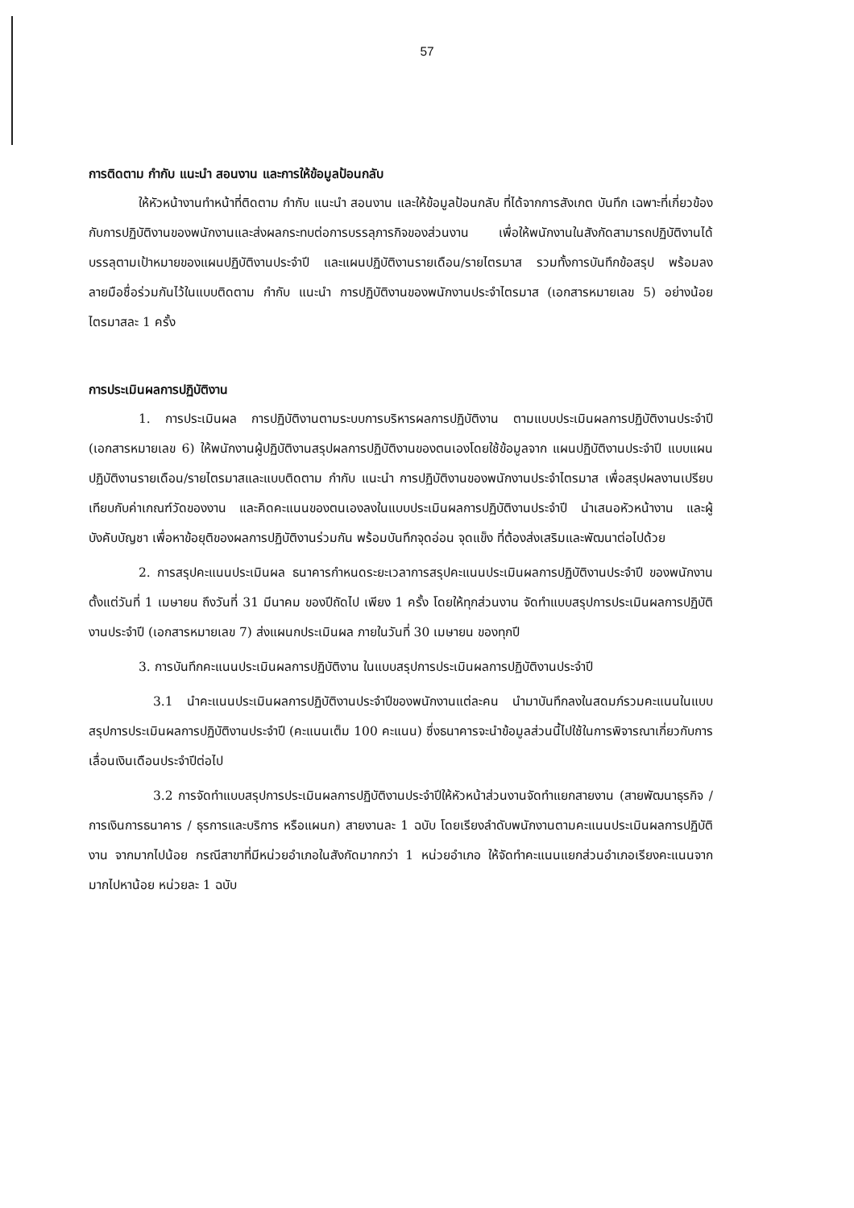57
การติดตาม กำกับ แนะนำ สอนงาน และการให้ข้อมูลป้อนกลับ
ให้หัวหน้างานทำหน้าที่ติดตาม กำกับ แนะนำ สอนงาน และให้ข้อมูลป้อนกลับ ที่ได้จากการสังเกต บันทึก เฉพาะที่เกี่ยวข้องกับการปฏิบัติงานของพนักงานและส่งผลกระทบต่อการบรรลุภารกิจของส่วนงาน เพื่อให้พนักงานในสังกัดสามารถปฏิบัติงานได้บรรลุตามเป้าหมายของแผนปฏิบัติงานประจำปี และแผนปฏิบัติงานรายเดือน/รายไตรมาส รวมทั้งการบันทึกข้อสรุป พร้อมลงลายมือชื่อร่วมกันไว้ในแบบติดตาม กำกับ แนะนำ การปฏิบัติงานของพนักงานประจำไตรมาส (เอกสารหมายเลข 5) อย่างน้อยไตรมาสละ 1 ครั้ง
การประเมินผลการปฏิบัติงาน
1. การประเมินผล การปฏิบัติงานตามระบบการบริหารผลการปฏิบัติงาน ตามแบบประเมินผลการปฏิบัติงานประจำปี (เอกสารหมายเลข 6) ให้พนักงานผู้ปฏิบัติงานสรุปผลการปฏิบัติงานของตนเองโดยใช้ข้อมูลจาก แผนปฏิบัติงานประจำปี แบบแผนปฏิบัติงานรายเดือน/รายไตรมาสและแบบติดตาม กำกับ แนะนำ การปฏิบัติงานของพนักงานประจำไตรมาส เพื่อสรุปผลงานเปรียบเทียบกับค่าเกณฑ์วัดของงาน และคิดคะแนนของตนเองลงในแบบประเมินผลการปฏิบัติงานประจำปี นำเสนอหัวหน้างาน และผู้บังคับบัญชา เพื่อหาข้อยุติของผลการปฏิบัติงานร่วมกัน พร้อมบันทึกจุดอ่อน จุดแข็ง ที่ต้องส่งเสริมและพัฒนาต่อไปด้วย
2. การสรุปคะแนนประเมินผล ธนาคารกำหนดระยะเวลาการสรุปคะแนนประเมินผลการปฏิบัติงานประจำปี ของพนักงาน ตั้งแต่วันที่ 1 เมษายน ถึงวันที่ 31 มีนาคม ของปีถัดไป เพียง 1 ครั้ง โดยให้ทุกส่วนงาน จัดทำแบบสรุปการประเมินผลการปฏิบัติงานประจำปี (เอกสารหมายเลข 7) ส่งแผนกประเมินผล ภายในวันที่ 30 เมษายน ของทุกปี
3. การบันทึกคะแนนประเมินผลการปฏิบัติงาน ในแบบสรุปการประเมินผลการปฏิบัติงานประจำปี
3.1 นำคะแนนประเมินผลการปฏิบัติงานประจำปีของพนักงานแต่ละคน นำมาบันทึกลงในสดมภ์รวมคะแนนในแบบสรุปการประเมินผลการปฏิบัติงานประจำปี (คะแนนเต็ม 100 คะแนน) ซึ่งธนาคารจะนำข้อมูลส่วนนี้ไปใช้ในการพิจารณาเกี่ยวกับการเลื่อนเงินเดือนประจำปีต่อไป
3.2 การจัดทำแบบสรุปการประเมินผลการปฏิบัติงานประจำปีให้หัวหน้าส่วนงานจัดทำแยกสายงาน (สายพัฒนาธุรกิจ / การเงินการธนาคาร / ธุรการและบริการ หรือแผนก) สายงานละ 1 ฉบับ โดยเรียงลำดับพนักงานตามคะแนนประเมินผลการปฏิบัติงาน จากมากไปน้อย กรณีสาขาที่มีหน่วยอำเภอในสังกัดมากกว่า 1 หน่วยอำเภอ ให้จัดทำคะแนนแยกส่วนอำเภอเรียงคะแนนจากมากไปหาน้อย หน่วยละ 1 ฉบับ